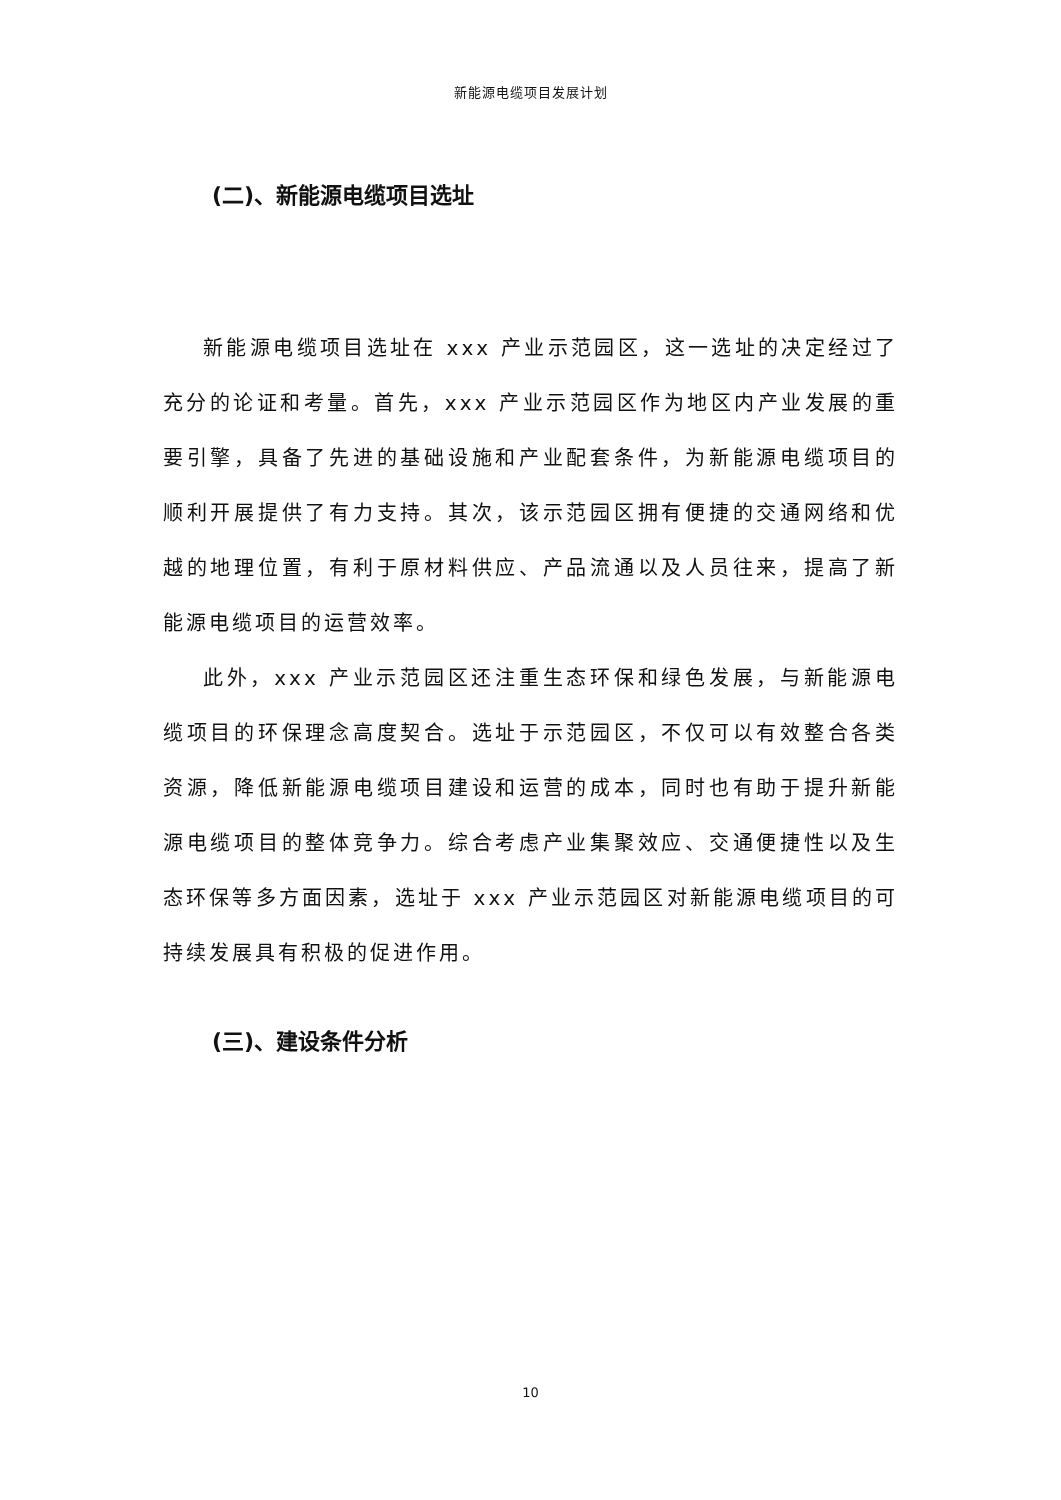新能源电缆项目发展计划
(二)、新能源电缆项目选址
新能源电缆项目选址在 xxx 产业示范园区，这一选址的决定经过了充分的论证和考量。首先，xxx 产业示范园区作为地区内产业发展的重要引擎，具备了先进的基础设施和产业配套条件，为新能源电缆项目的顺利开展提供了有力支持。其次，该示范园区拥有便捷的交通网络和优越的地理位置，有利于原材料供应、产品流通以及人员往来，提高了新能源电缆项目的运营效率。
此外，xxx 产业示范园区还注重生态环保和绿色发展，与新能源电缆项目的环保理念高度契合。选址于示范园区，不仅可以有效整合各类资源，降低新能源电缆项目建设和运营的成本，同时也有助于提升新能源电缆项目的整体竞争力。综合考虑产业集聚效应、交通便捷性以及生态环保等多方面因素，选址于 xxx 产业示范园区对新能源电缆项目的可持续发展具有积极的促进作用。
(三)、建设条件分析
10